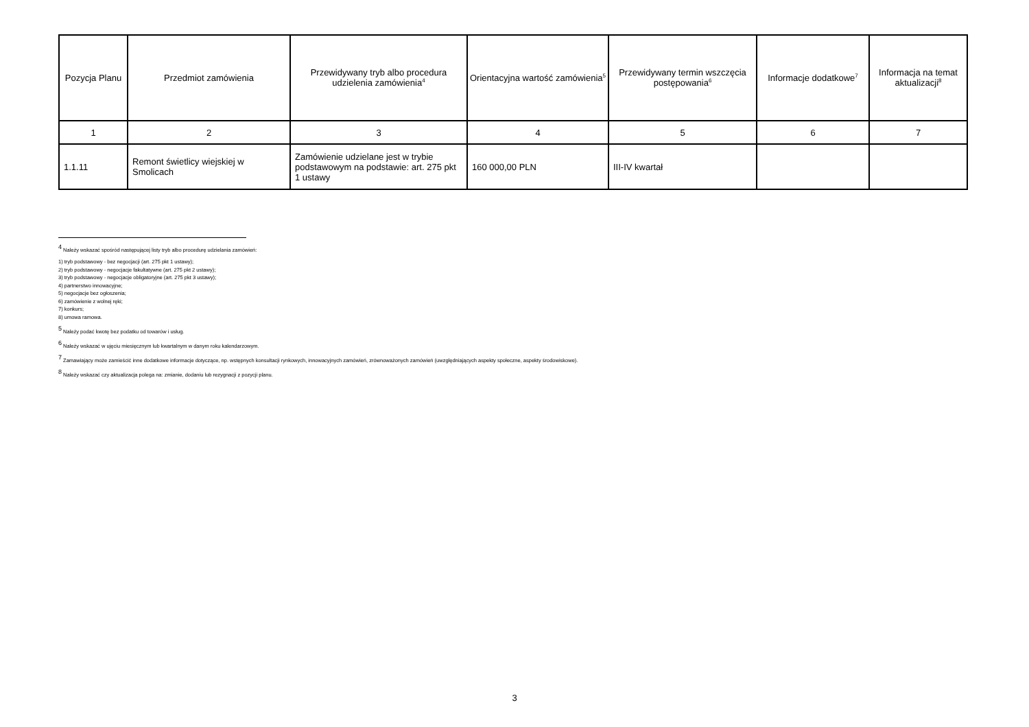| Pozycja Planu | Przedmiot zamówienia | Przewidywany tryb albo procedura udzielenia zamówienia<sup>4</sup> | Orientacyjna wartość zamówienia<sup>5</sup> | Przewidywany termin wszczęcia postępowania<sup>6</sup> | Informacje dodatkowe<sup>7</sup> | Informacja na temat aktualizacji<sup>8</sup> |
| --- | --- | --- | --- | --- | --- | --- |
| 1 | 2 | 3 | 4 | 5 | 6 | 7 |
| 1.1.11 | Remont świetlicy wiejskiej w Smolicach | Zamówienie udzielane jest w trybie podstawowym na podstawie: art. 275 pkt 1 ustawy | 160 000,00 PLN | III-IV kwartał | | |
<sup>4</sup> Należy wskazać spośród następującej listy tryb albo procedurę udzielania zamówień:
1) tryb podstawowy - bez negocjacji (art. 275 pkt 1 ustawy);
2) tryb podstawowy - negocjacje fakultatywne (art. 275 pkt 2 ustawy);
3) tryb podstawowy - negocjacje obligatoryjne (art. 275 pkt 3 ustawy);
4) partnerstwo innowacyjne;
5) negocjacje bez ogłoszenia;
6) zamówienie z wolnej ręki;
7) konkurs;
8) umowa ramowa.
<sup>5</sup> Należy podać kwotę bez podatku od towarów i usług.
<sup>6</sup> Należy wskazać w ujęciu miesięcznym lub kwartalnym w danym roku kalendarzowym.
<sup>7</sup> Zamawiający może zamieścić inne dodatkowe informacje dotyczące, np. wstępnych konsultacji rynkowych, innowacyjnych zamówień, zrównoważonych zamówień (uwzględniających aspekty społeczne, aspekty środowiskowe).
<sup>8</sup> Należy wskazać czy aktualizacja polega na: zmianie, dodaniu lub rezygnacji z pozycji planu.
3